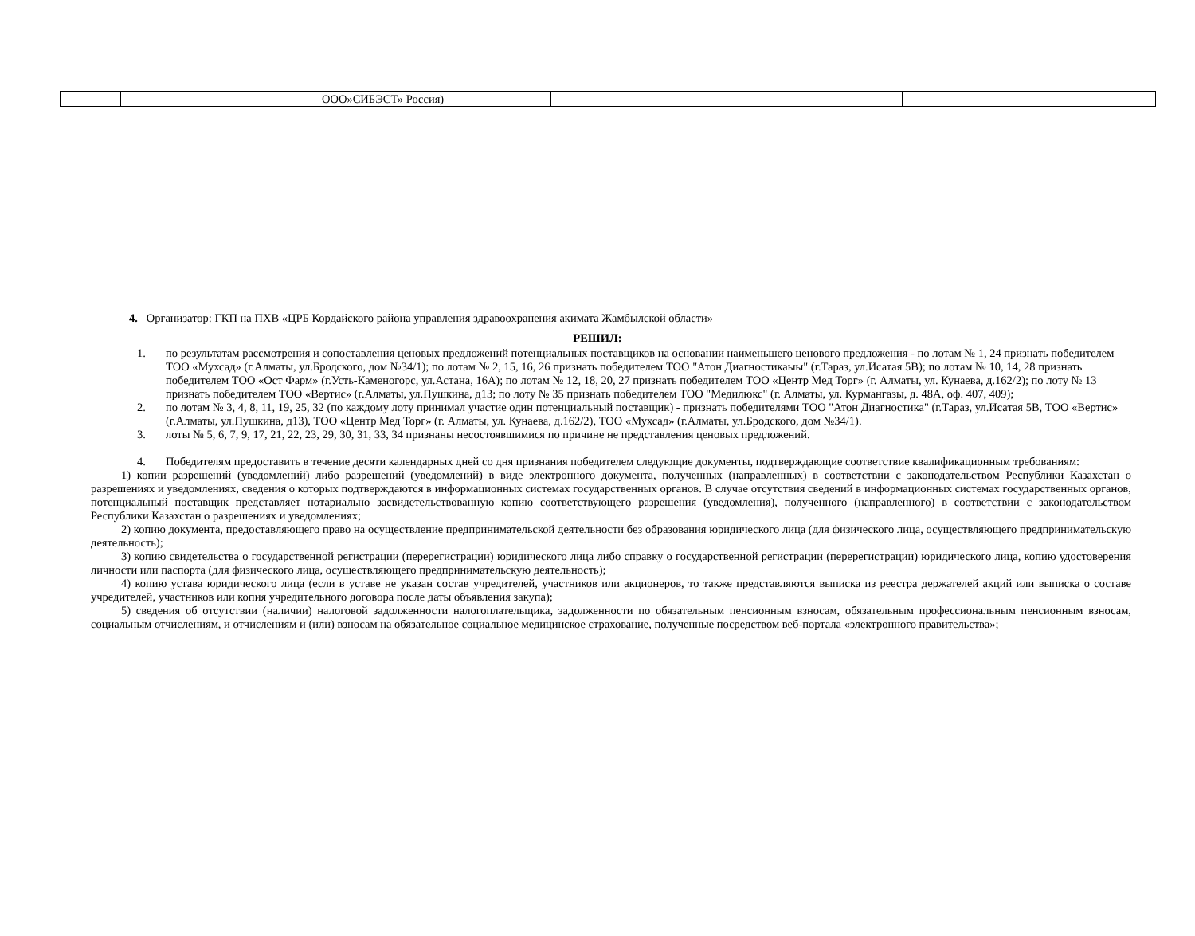| | | ООО»СИБЭСТ» Россия) | | |
4. Организатор: ГКП на ПХВ «ЦРБ Кордайского района управления здравоохранения акимата Жамбылской области»
РЕШИЛ:
1. по результатам рассмотрения и сопоставления ценовых предложений потенциальных поставщиков на основании наименьшего ценового предложения - по лотам № 1, 24 признать победителем ТОО «Мухсад» (г.Алматы, ул.Бродского, дом №34/1); по лотам № 2, 15, 16, 26 признать победителем ТОО "Атон Диагностикаыы" (г.Тараз, ул.Исатая 5В); по лотам № 10, 14, 28 признать победителем ТОО «Ост Фарм» (г.Усть-Каменогорс, ул.Астана, 16А); по лотам № 12, 18, 20, 27 признать победителем ТОО «Центр Мед Торг» (г. Алматы, ул. Кунаева, д.162/2); по лоту № 13 признать победителем ТОО «Вертис» (г.Алматы, ул.Пушкина, д13; по лоту № 35 признать победителем ТОО "Медилюкс" (г. Алматы, ул. Курмангазы, д. 48А, оф. 407, 409);
2. по лотам № 3, 4, 8, 11, 19, 25, 32 (по каждому лоту принимал участие один потенциальный поставщик) - признать победителями ТОО "Атон Диагностика" (г.Тараз, ул.Исатая 5В, ТОО «Вертис» (г.Алматы, ул.Пушкина, д13), ТОО «Центр Мед Торг» (г. Алматы, ул. Кунаева, д.162/2), ТОО «Мухсад» (г.Алматы, ул.Бродского, дом №34/1).
3. лоты № 5, 6, 7, 9, 17, 21, 22, 23, 29, 30, 31, 33, 34 признаны несостоявшимися по причине не представления ценовых предложений.
4. Победителям предоставить в течение десяти календарных дней со дня признания победителем следующие документы, подтверждающие соответствие квалификационным требованиям:
1) копии разрешений (уведомлений) либо разрешений (уведомлений) в виде электронного документа, полученных (направленных) в соответствии с законодательством Республики Казахстан о разрешениях и уведомлениях, сведения о которых подтверждаются в информационных системах государственных органов. В случае отсутствия сведений в информационных системах государственных органов, потенциальный поставщик представляет нотариально засвидетельствованную копию соответствующего разрешения (уведомления), полученного (направленного) в соответствии с законодательством Республики Казахстан о разрешениях и уведомлениях;
2) копию документа, предоставляющего право на осуществление предпринимательской деятельности без образования юридического лица (для физического лица, осуществляющего предпринимательскую деятельность);
3) копию свидетельства о государственной регистрации (перерегистрации) юридического лица либо справку о государственной регистрации (перерегистрации) юридического лица, копию удостоверения личности или паспорта (для физического лица, осуществляющего предпринимательскую деятельность);
4) копию устава юридического лица (если в уставе не указан состав учредителей, участников или акционеров, то также представляются выписка из реестра держателей акций или выписка о составе учредителей, участников или копия учредительного договора после даты объявления закупа);
5) сведения об отсутствии (наличии) налоговой задолженности налогоплательщика, задолженности по обязательным пенсионным взносам, обязательным профессиональным пенсионным взносам, социальным отчислениям, и отчислениям и (или) взносам на обязательное социальное медицинское страхование, полученные посредством веб-портала «электронного правительства»;